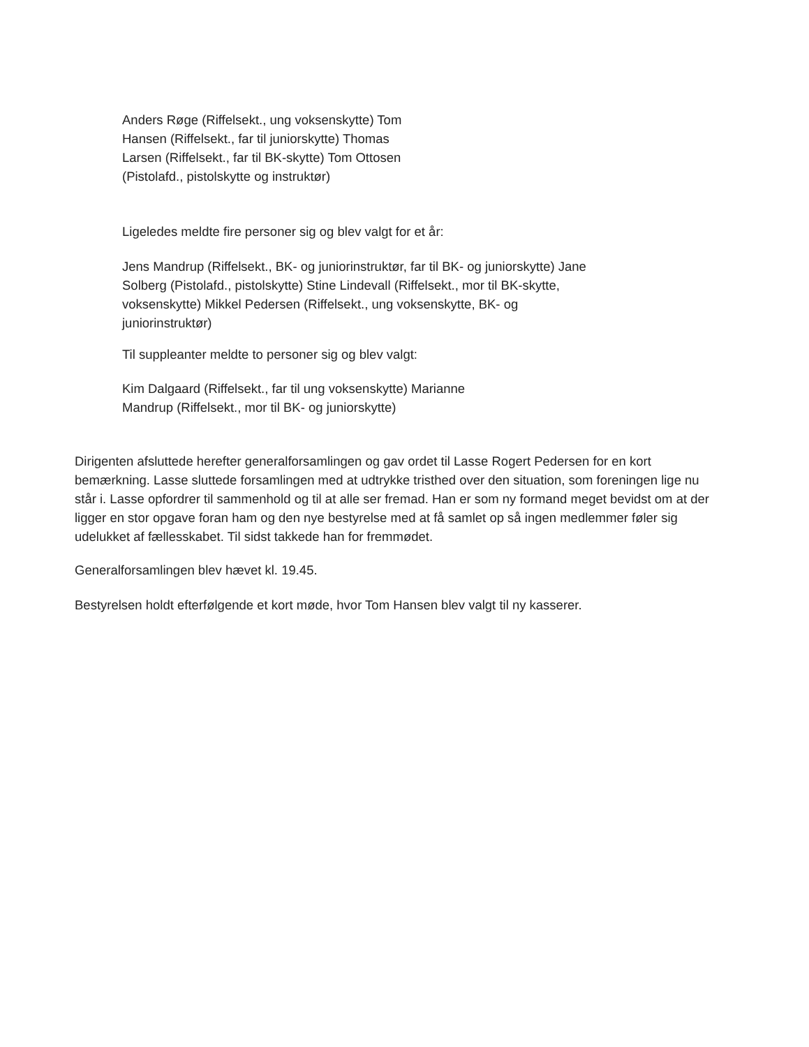Anders Røge (Riffelsekt., ung voksenskytte) Tom Hansen (Riffelsekt., far til juniorskytte) Thomas Larsen (Riffelsekt., far til BK-skytte) Tom Ottosen (Pistolafd., pistolskytte og instruktør)
Ligeledes meldte fire personer sig og blev valgt for et år:
Jens Mandrup (Riffelsekt., BK- og juniorinstruktør, far til BK- og juniorskytte) Jane Solberg (Pistolafd., pistolskytte) Stine Lindevall (Riffelsekt., mor til BK-skytte, voksenskytte) Mikkel Pedersen (Riffelsekt., ung voksenskytte, BK- og juniorinstruktør)
Til suppleanter meldte to personer sig og blev valgt:
Kim Dalgaard (Riffelsekt., far til ung voksenskytte) Marianne Mandrup (Riffelsekt., mor til BK- og juniorskytte)
Dirigenten afsluttede herefter generalforsamlingen og gav ordet til Lasse Rogert Pedersen for en kort bemærkning. Lasse sluttede forsamlingen med at udtrykke tristhed over den situation, som foreningen lige nu står i. Lasse opfordrer til sammenhold og til at alle ser fremad. Han er som ny formand meget bevidst om at der ligger en stor opgave foran ham og den nye bestyrelse med at få samlet op så ingen medlemmer føler sig udelukket af fællesskabet. Til sidst takkede han for fremmødet.
Generalforsamlingen blev hævet kl. 19.45.
Bestyrelsen holdt efterfølgende et kort møde, hvor Tom Hansen blev valgt til ny kasserer.